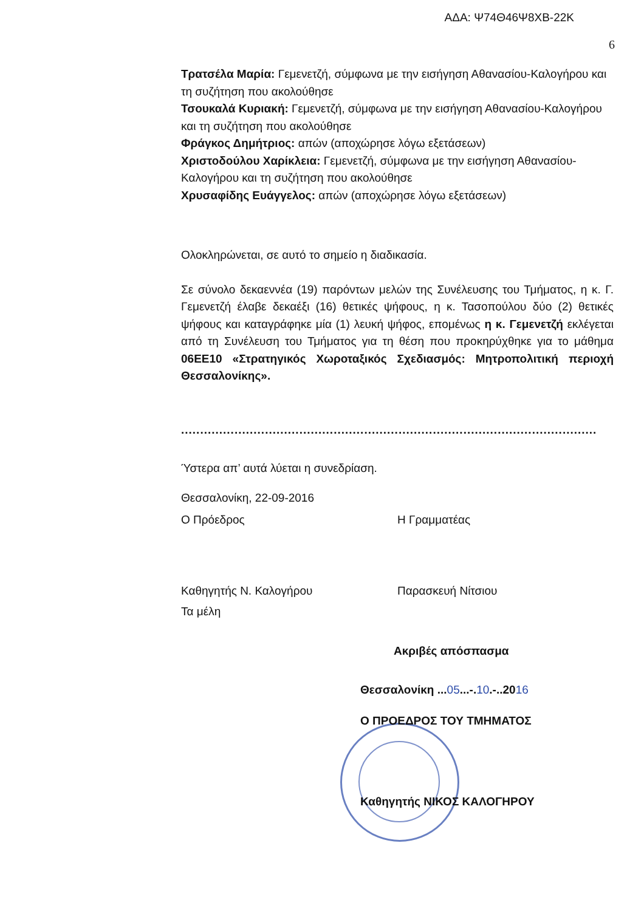ΑΔΑ: Ψ74Θ46Ψ8ΧΒ-22Κ
6
Τρατσέλα Μαρία: Γεμενετζή, σύμφωνα με την εισήγηση Αθανασίου-Καλογήρου και τη συζήτηση που ακολούθησε
Τσουκαλά Κυριακή: Γεμενετζή, σύμφωνα με την εισήγηση Αθανασίου-Καλογήρου και τη συζήτηση που ακολούθησε
Φράγκος Δημήτριος: απών (αποχώρησε λόγω εξετάσεων)
Χριστοδούλου Χαρίκλεια: Γεμενετζή, σύμφωνα με την εισήγηση Αθανασίου-Καλογήρου και τη συζήτηση που ακολούθησε
Χρυσαφίδης Ευάγγελος: απών (αποχώρησε λόγω εξετάσεων)
Ολοκληρώνεται, σε αυτό το σημείο η διαδικασία.
Σε σύνολο δεκαεννέα (19) παρόντων μελών της Συνέλευσης του Τμήματος, η κ. Γ. Γεμενετζή έλαβε δεκαέξι (16) θετικές ψήφους, η κ. Τασοπούλου δύο (2) θετικές ψήφους και καταγράφηκε μία (1) λευκή ψήφος, επομένως η κ. Γεμενετζή εκλέγεται από τη Συνέλευση του Τμήματος για τη θέση που προκηρύχθηκε για το μάθημα 06ΕΕ10 «Στρατηγικός Χωροταξικός Σχεδιασμός: Μητροπολιτική περιοχή Θεσσαλονίκης».
.............................................................................................................
Ύστερα απ’ αυτά λύεται η συνεδρίαση.
Θεσσαλονίκη, 22-09-2016
Ο Πρόεδρος Η Γραμματέας
Καθηγητής Ν. Καλογήρου Παρασκευή Νίτσιου
Τα μέλη
Ακριβές απόσπασμα
Θεσσαλονίκη ...05...-.10.-..2016
Ο ΠΡΟΕΔΡΟΣ ΤΟΥ ΤΜΗΜΑΤΟΣ
Καθηγητής ΝΙΚΟΣ ΚΑΛΟΓΗΡΟΥ